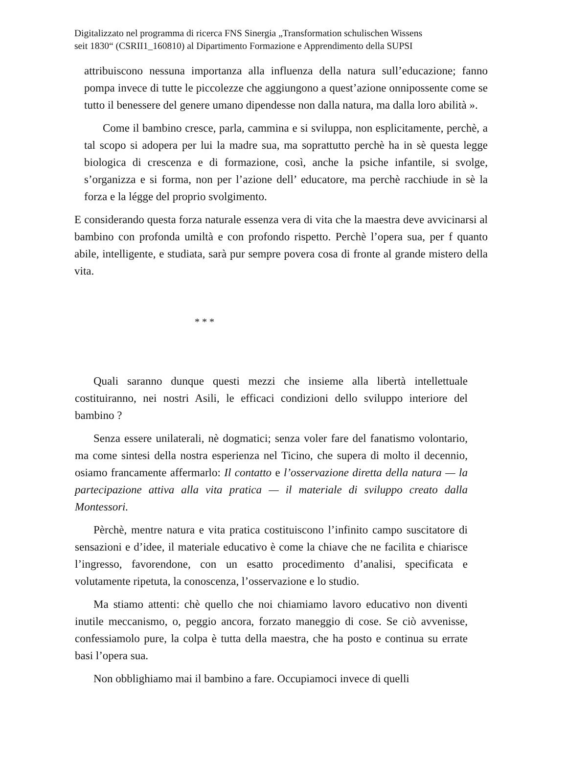Digitalizzato nel programma di ricerca FNS Sinergia „Transformation schulischen Wissens
seit 1830“ (CSRII1_160810) al Dipartimento Formazione e Apprendimento della SUPSI
attribuiscono nessuna importanza alla influenza della natura sull’educazione; fanno pompa invece di tutte le piccolezze che aggiungono a quest’azione onnipossente come se tutto il benessere del genere umano dipendesse non dalla natura, ma dalla loro abilità ».
Come il bambino cresce, parla, cammina e si sviluppa, non esplicitamente, perchè, a tal scopo si adopera per lui la madre sua, ma soprattutto perchè ha in sè questa legge biologica di crescenza e di formazione, così, anche la psiche infantile, si svolge, s’organizza e si forma, non per l’azione dell’ educatore, ma perchè racchiude in sè la forza e la légge del proprio svolgimento.
E considerando questa forza naturale essenza vera di vita che la maestra deve avvicinarsi al bambino con profonda umiltà e con profondo rispetto. Perchè l’opera sua, per f quanto abile, intelligente, e studiata, sarà pur sempre povera cosa di fronte al grande mistero della vita.
* * *
Quali saranno dunque questi mezzi che insieme alla libertà intellettuale costituiranno, nei nostri Asili, le efficaci condizioni dello sviluppo interiore del bambino ?
Senza essere unilaterali, nè dogmatici; senza voler fare del fanatismo volontario, ma come sintesi della nostra esperienza nel Ticino, che supera di molto il decennio, osiamo francamente affermarlo: Il contatto e l’osservazione diretta della natura — la partecipazione attiva alla vita pratica — il materiale di sviluppo creato dalla Montessori.
Pèrchè, mentre natura e vita pratica costituiscono l’infinito campo suscitatore di sensazioni e d’idee, il materiale educativo è come la chiave che ne facilita e chiarisce l’ingresso, favorendone, con un esatto procedimento d’analisi, specificata e volutamente ripetuta, la conoscenza, l’osservazione e lo studio.
Ma stiamo attenti: chè quello che noi chiamiamo lavoro educativo non diventi inutile meccanismo, o, peggio ancora, forzato maneggio di cose. Se ciò avvenisse, confessiamolo pure, la colpa è tutta della maestra, che ha posto e continua su errate basi l’opera sua.
Non obblighiamo mai il bambino a fare. Occupiamoci invece di quelli